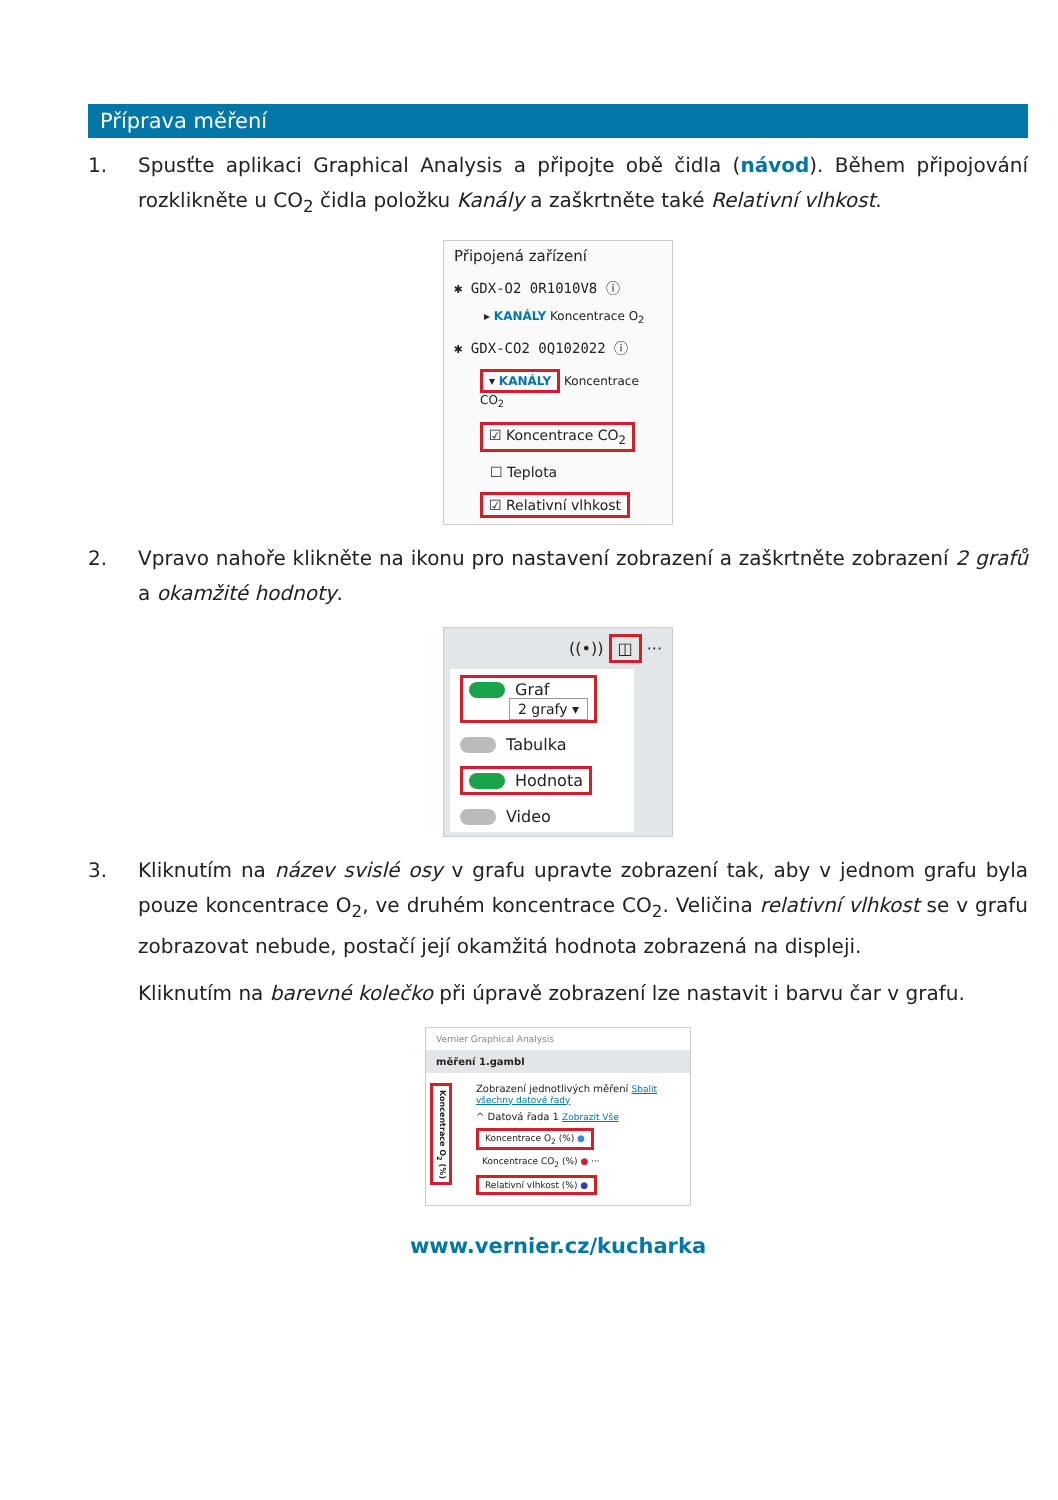Příprava měření
1. Spusťte aplikaci Graphical Analysis a připojte obě čidla (návod). Během připojování rozklikněte u CO<sub>2</sub> čidla položku Kanály a zaškrtněte také Relativní vlhkost.
Připojená zařízení
✱ GDX-O2 0R1010V8 ⓘ
▸ KANÁLY Koncentrace O<sub>2</sub>
✱ GDX-CO2 0Q102022 ⓘ
▾ KANÁLY Koncentrace CO<sub>2</sub>
☑ Koncentrace CO<sub>2</sub>
☐ Teplota
☑ Relativní vlhkost
2. Vpravo nahoře klikněte na ikonu pro nastavení zobrazení a zaškrtněte zobrazení 2 grafů a okamžité hodnoty.
((•)) ◫ ···
Graf
2 grafy ▾
Tabulka
Hodnota
Video
3. Kliknutím na název svislé osy v grafu upravte zobrazení tak, aby v jednom grafu byla pouze koncentrace O<sub>2</sub>, ve druhém koncentrace CO<sub>2</sub>. Veličina relativní vlhkost se v grafu zobrazovat nebude, postačí její okamžitá hodnota zobrazená na displeji.
Kliknutím na barevné kolečko při úpravě zobrazení lze nastavit i barvu čar v grafu.
Vernier Graphical Analysis
měření 1.gambl
Koncentrace O<sub>2</sub> (%)
Zobrazení jednotlivých měření Sbalit všechny datové řady
^ Datová řada 1 Zobrazit Vše
Koncentrace O<sub>2</sub> (%) ●
Koncentrace CO<sub>2</sub> (%) ● ···
Relativní vlhkost (%) ●
www.vernier.cz/kucharka